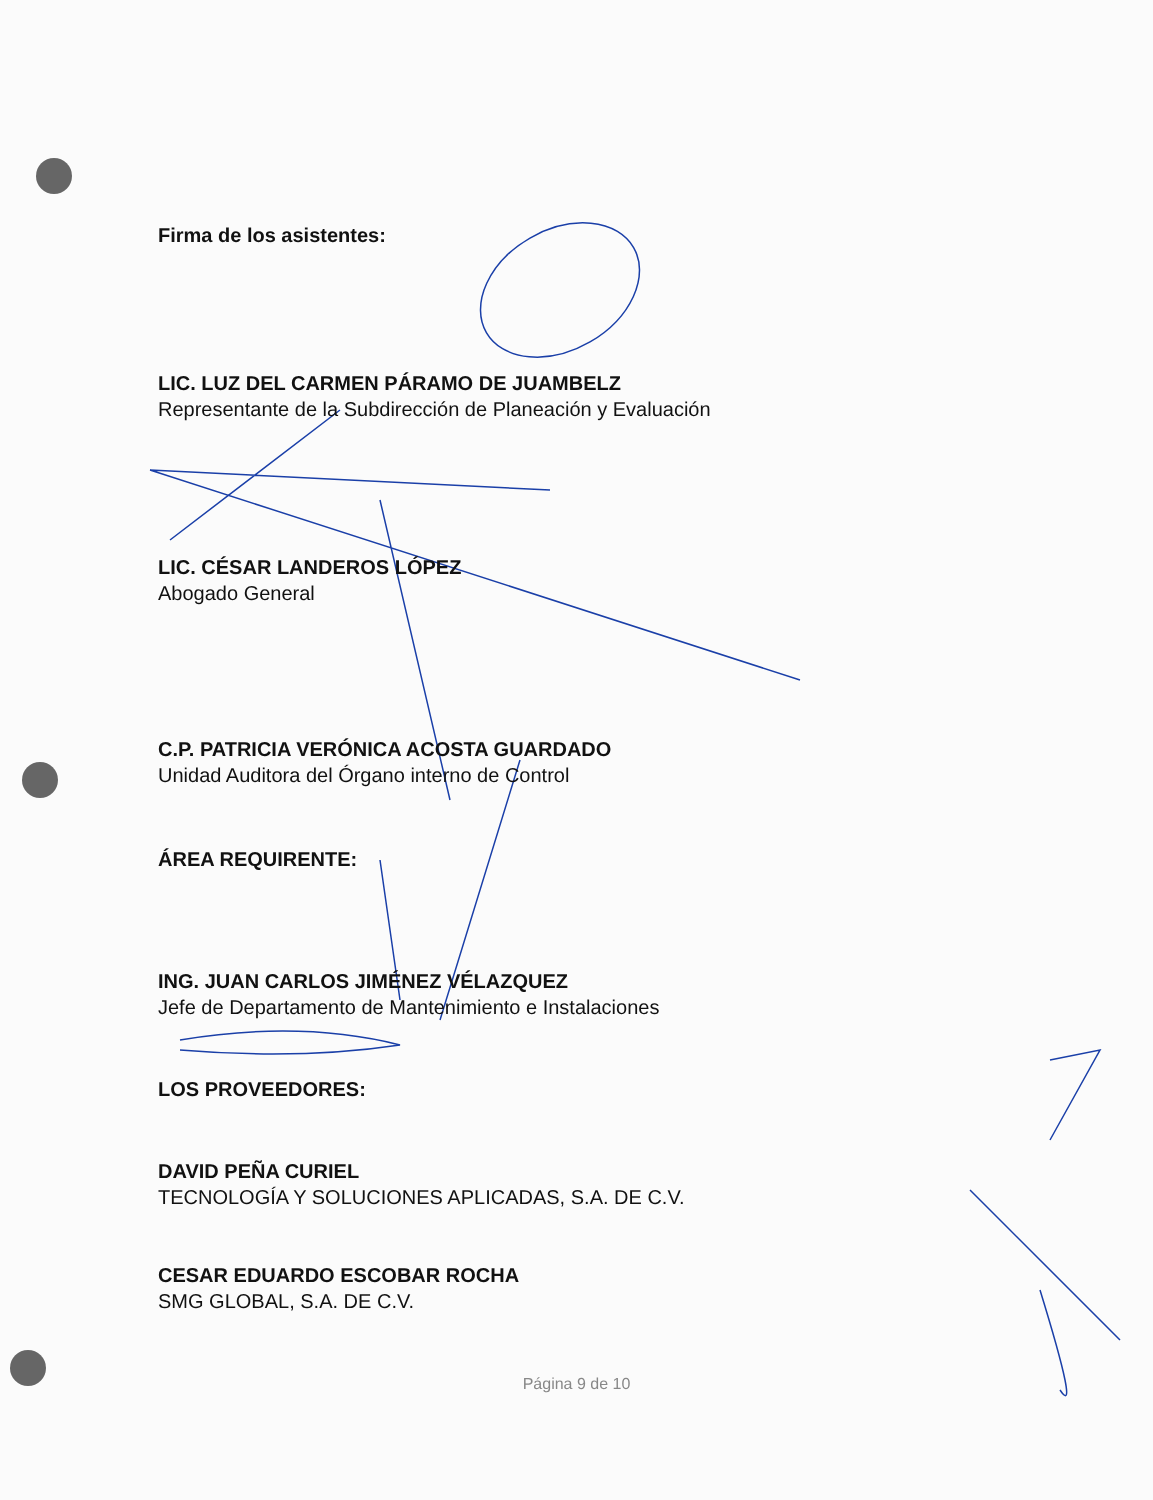Firma de los asistentes:
LIC. LUZ DEL CARMEN PÁRAMO DE JUAMBELZ
Representante de la Subdirección de Planeación y Evaluación
LIC. CÉSAR LANDEROS LÓPEZ
Abogado General
C.P. PATRICIA VERÓNICA ACOSTA GUARDADO
Unidad Auditora del Órgano interno de Control
ÁREA REQUIRENTE:
ING. JUAN CARLOS JIMÉNEZ VÉLAZQUEZ
Jefe de Departamento de Mantenimiento e Instalaciones
LOS PROVEEDORES:
DAVID PEÑA CURIEL
TECNOLOGÍA Y SOLUCIONES APLICADAS, S.A. DE C.V.
CESAR EDUARDO ESCOBAR ROCHA
SMG GLOBAL, S.A. DE C.V.
Página 9 de 10